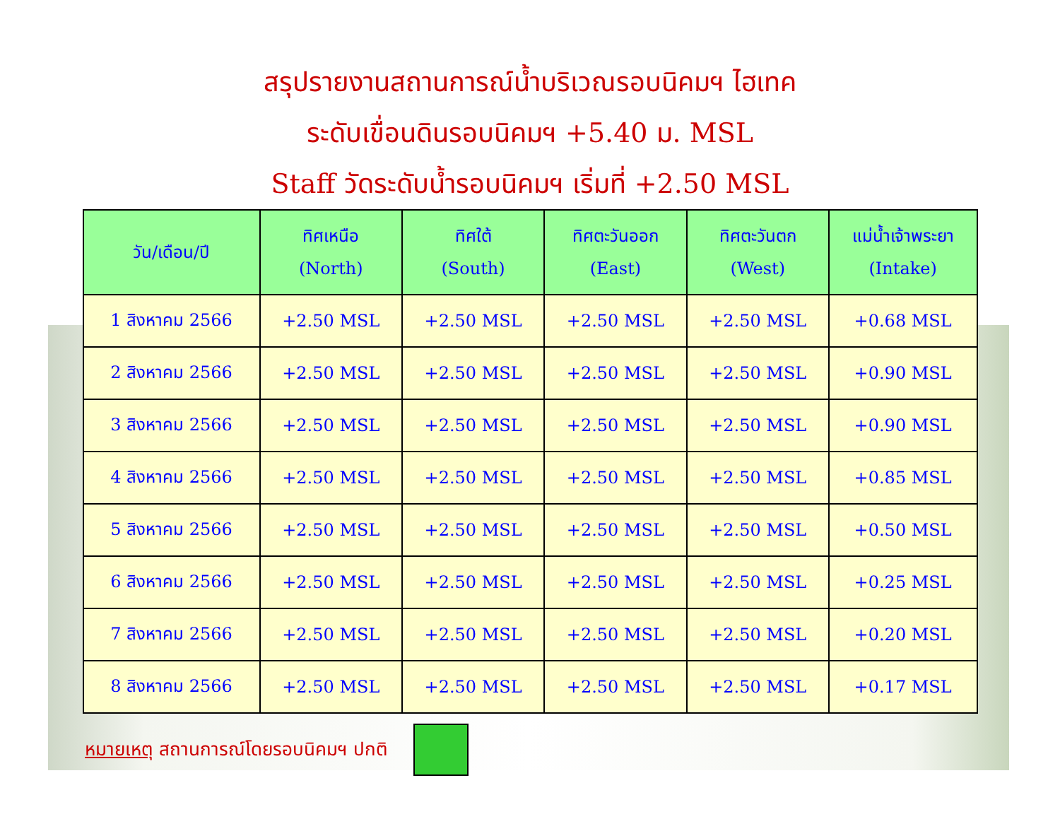สรุปรายงานสถานการณ์น้ำบริเวณรอบนิคมฯ ไฮเทค
ระดับเขื่อนดินรอบนิคมฯ +5.40 ม. MSL
Staff วัดระดับน้ำรอบนิคมฯ เริ่มที่ +2.50 MSL
| วัน/เดือน/ปี | ทิศเหนือ (North) | ทิศใต้ (South) | ทิศตะวันออก (East) | ทิศตะวันตก (West) | แม่น้ำเจ้าพระยา (Intake) |
| --- | --- | --- | --- | --- | --- |
| 1 สิงหาคม 2566 | +2.50 MSL | +2.50 MSL | +2.50 MSL | +2.50 MSL | +0.68 MSL |
| 2 สิงหาคม 2566 | +2.50 MSL | +2.50 MSL | +2.50 MSL | +2.50 MSL | +0.90 MSL |
| 3 สิงหาคม 2566 | +2.50 MSL | +2.50 MSL | +2.50 MSL | +2.50 MSL | +0.90 MSL |
| 4 สิงหาคม 2566 | +2.50 MSL | +2.50 MSL | +2.50 MSL | +2.50 MSL | +0.85 MSL |
| 5 สิงหาคม 2566 | +2.50 MSL | +2.50 MSL | +2.50 MSL | +2.50 MSL | +0.50 MSL |
| 6 สิงหาคม 2566 | +2.50 MSL | +2.50 MSL | +2.50 MSL | +2.50 MSL | +0.25 MSL |
| 7 สิงหาคม 2566 | +2.50 MSL | +2.50 MSL | +2.50 MSL | +2.50 MSL | +0.20 MSL |
| 8 สิงหาคม 2566 | +2.50 MSL | +2.50 MSL | +2.50 MSL | +2.50 MSL | +0.17 MSL |
หมายเหตุ สถานการณ์โดยรอบนิคมฯ ปกติ